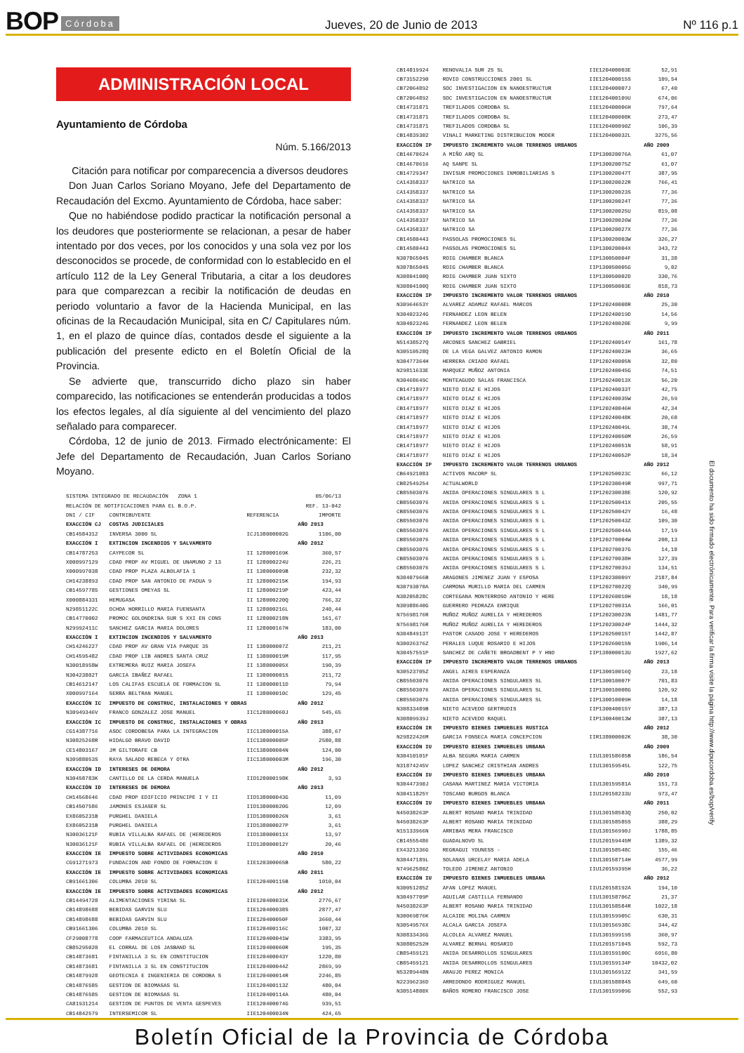BOP Córdoba Jueves, 20 de Junio de 2013 Nº 116 p.1
ADMINISTRACIÓN LOCAL
Ayuntamiento de Córdoba
Núm. 5.166/2013
Citación para notificar por comparecencia a diversos deudores
Don Juan Carlos Soriano Moyano, Jefe del Departamento de Recaudación del Excmo. Ayuntamiento de Córdoba, hace saber:
Que no habiéndose podido practicar la notificación personal a los deudores que posteriormente se relacionan, a pesar de haber intentado por dos veces, por los conocidos y una sola vez por los desconocidos se procede, de conformidad con lo establecido en el artículo 112 de la Ley General Tributaria, a citar a los deudores para que comparezcan a recibir la notificación de deudas en periodo voluntario a favor de la Hacienda Municipal, en las oficinas de la Recaudación Municipal, sita en C/ Capitulares núm. 1, en el plazo de quince días, contados desde el siguiente a la publicación del presente edicto en el Boletín Oficial de la Provincia.
Se advierte que, transcurrido dicho plazo sin haber comparecido, las notificaciones se entenderán producidas a todos los efectos legales, al día siguiente al del vencimiento del plazo señalado para comparecer.
Córdoba, 12 de junio de 2013. Firmado electrónicamente: El Jefe del Departamento de Recaudación, Juan Carlos Soriano Moyano.
| SISTEMA INTEGRADO DE RECAUDACIÓN ZONA 1 | | | 05/06/13 |
| RELACIÓN DE NOTIFICACIONES PARA EL B.O.P. | | | REF. 13-042 |
| DNI / CIF | CONTRIBUYENTE | REFERENCIA | IMPORTE |
| EXACCIÓN CJ | COSTAS JUDICIALES | | AÑO 2013 |
| CB14584312 | INVERSA 3000 SL | ICJ138000002G | 1106,00 |
| EXACCIÓN I | EXTINCION INCENDIOS Y SALVAMENTO | | AÑO 2012 |
| CB14787253 | CAYPECOR SL | II 128000169K | 360,57 |
| X000997129 | CDAD PROP AV MIGUEL DE UNAMUNO 2 13 | II 128000224U | 226,21 |
| X000997038 | CDAD PROP PLAZA ALBOLAFIA 1 | II 138000009B | 232,32 |
| CH14238893 | CDAD PROP SAN ANTONIO DE PADUA 9 | II 128000215K | 194,93 |
| CB14597785 | GESTIONES OMEYAS SL | II 128000219P | 423,44 |
| X000884331 | HEMUGASA | II 128000220Q | 766,32 |
| N29851122C | OCHOA HORRILLO MARIA FUENSANTA | II 128000216L | 240,44 |
| CB14770002 | PROMOC GOLONDRINA SUR S XXI EN CONS | II 128000218N | 161,67 |
| N29992411C | SANCHEZ GARCIA MARIA DOLORES | II 128000167H | 183,00 |
| EXACCIÓN I | EXTINCION INCENDIOS Y SALVAMENTO | | AÑO 2013 |
| CH14246227 | CDAD PROP AV GRAN VIA PARQUE 35 | II 138000007Z | 211,21 |
| CH14595482 | CDAD PROP LIB ANDRES SANTA CRUZ | II 138000019M | 117,95 |
| N30018958W | EXTREMERA RUIZ MARIA JOSEFA | II 138000005X | 190,39 |
| N30423802T | GARCIA IBAÑEZ RAFAEL | II 138000001S | 211,72 |
| CB14612147 | LOS CALIFAS ESCUELA DE FORMACION SL | II 138000011D | 79,94 |
| X000997164 | SERRA BELTRAN MANUEL | II 138000010C | 129,45 |
| EXACCIÓN IC | IMPUESTO DE CONSTRUC, INSTALACIONES Y OBRAS | | AÑO 2012 |
| N30949346V | FRANCO GONZALEZ JOSE MANUEL | IIC128000060J | 545,65 |
| EXACCIÓN IC | IMPUESTO DE CONSTRUC, INSTALACIONES Y OBRAS | | AÑO 2013 |
| CG14387716 | ASOC CORDOBESA PARA LA INTEGRACION | IIC138000015A | 388,67 |
| N30825268R | HIDALGO BRAVO DAVID | IIC138000005P | 2580,88 |
| CE14803167 | JM GILTORAFE CB | IIC138000004N | 124,00 |
| N30988053S | RAYA SALADO REBECA Y OTRA | IIC138000003M | 196,30 |
| EXACCIÓN ID | INTERESES DE DEMORA | | AÑO 2012 |
| N30458783K | CANTILLO DE LA CERDA MANUELA | IID128000198K | 3,93 |
| EXACCIÓN ID | INTERESES DE DEMORA | | AÑO 2013 |
| CH14568646 | CDAD PROP EDIFICIO PRINCIPE I Y II | IID138000043G | 11,09 |
| CB14507586 | JAMONES ESJASER SL | IID138000020G | 12,09 |
| EX8605231B | PURGHEL DANIELA | IID138000026N | 3,61 |
| EX8605231B | PURGHEL DANIELA | IID138000027P | 3,61 |
| N30036121F | RUBIA VILLALBA RAFAEL DE (HEREDEROS | IID138000011X | 13,97 |
| N30036121F | RUBIA VILLALBA RAFAEL DE (HEREDEROS | IID138000012Y | 20,46 |
| EXACCIÓN IE | IMPUESTO SOBRE ACTIVIDADES ECONOMICAS | | AÑO 2010 |
| CG91271973 | FUNDACION AND FONDO DE FORMACION E | IIE120300065B | 580,22 |
| EXACCIÓN IE | IMPUESTO SOBRE ACTIVIDADES ECONOMICAS | | AÑO 2011 |
| CB91661306 | COLUMBA 2010 SL | IIE120400115B | 1010,04 |
| EXACCIÓN IE | IMPUESTO SOBRE ACTIVIDADES ECONOMICAS | | AÑO 2012 |
| CB14494728 | ALIMENTACIONES YIRINA SL | IIE120400031K | 2776,67 |
| CB14898688 | BEBIDAS GARVIN SLU | IIE120400038S | 2877,47 |
| CB14898688 | BEBIDAS GARVIN SLU | IIE120400050F | 3660,44 |
| CB91661306 | COLUMBA 2010 SL | IIE120400116C | 1007,32 |
| CF29008778 | COOP FARMACEUTICA ANDALUZA | IIE120400041W | 3383,95 |
| CB85295020 | EL CORRAL DE LOS JASBAND SL | IIE120400060R | 195,35 |
| CB14873681 | FINTANILLA 3 SL EN CONSTITUCION | IIE120400043Y | 1220,80 |
| CB14873681 | FINTANILLA 3 SL EN CONSTITUCION | IIE120400044Z | 2869,99 |
| CB14879928 | GEOTECNIA E INGENIERIA DE CORDOBA S | IIE120400014R | 2246,85 |
| CB14876585 | GESTION DE BIOMASAS SL | IIE120400113Z | 480,04 |
| CB14876585 | GESTION DE BIOMASAS SL | IIE120400114A | 480,04 |
| CA81931214 | GESTION DE PUNTOS DE VENTA GESPEVES | IIE120400074G | 939,51 |
| CB14842579 | INTERSEMICOR SL | IIE120400034N | 424,65 |
| CB14819924 | RENOVALIA SUR 25 SL | IIE120400003E | 52,91 |
| CB73152290 | ROVID CONSTRUCCIONES 2001 SL | IIE120400015S | 109,54 |
| CB72064892 | SOC INVESTIGACION EN NANOESTRUCTUR | IIE120400007J | 67,40 |
| CB72064892 | SOC INVESTIGACION EN NANOESTRUCTUR | IIE120400109U | 674,06 |
| CB14731871 | TREFILADOS CORDOBA SL | IIE120400006H | 797,64 |
| CB14731871 | TREFILADOS CORDOBA SL | IIE120400008K | 273,47 |
| CB14731871 | TREFILADOS CORDOBA SL | IIE120400090Z | 106,39 |
| CB14839302 | VINALI MARKETING DISTRIBUCION MODER | IIE120400032L | 3275,56 |
| EXACCIÓN IP | IMPUESTO INCREMENTO VALOR TERRENOS URBANOS | | AÑO 2009 |
| CB14670624 | A MIÑO ARQ SL | IIP130020076A | 61,07 |
| CB14670616 | AQ SANPE SL | IIP130020075Z | 61,07 |
| CB14729347 | INVISUR PROMOCIONES INMOBILIARIAS S | IIP130020047T | 387,95 |
| CA14358337 | NATRICO SA | IIP130020022R | 766,41 |
| CA14358337 | NATRICO SA | IIP130020023S | 77,36 |
| CA14358337 | NATRICO SA | IIP130020024T | 77,36 |
| CA14358337 | NATRICO SA | IIP130020025U | 819,08 |
| CA14358337 | NATRICO SA | IIP130020026W | 77,36 |
| CA14358337 | NATRICO SA | IIP130020027X | 77,36 |
| CB14580443 | PASSOLAS PROMOCIONES SL | IIP130020003W | 326,27 |
| CB14580443 | PASSOLAS PROMOCIONES SL | IIP130020004X | 343,72 |
| N30786504S | ROIG CHAMBER BLANCA | IIP130050004F | 31,38 |
| N30786504S | ROIG CHAMBER BLANCA | IIP130050005G | 9,02 |
| N30804100Q | ROIG CHAMBER JUAN SIXTO | IIP130050002D | 330,76 |
| N30804100Q | ROIG CHAMBER JUAN SIXTO | IIP130050003E | 818,73 |
| EXACCIÓN IP | IMPUESTO INCREMENTO VALOR TERRENOS URBANOS | | AÑO 2010 |
| N30964653Y | ALVAREZ ADAMUZ RAFAEL MARCOS | IIP120240008R | 25,30 |
| N30402324G | FERNANDEZ LEON BELEN | IIP120240019D | 14,56 |
| N30402324G | FERNANDEZ LEON BELEN | IIP120240020E | 9,99 |
| EXACCIÓN IP | IMPUESTO INCREMENTO VALOR TERRENOS URBANOS | | AÑO 2011 |
| N51438527Q | ARCONES SANCHEZ GABRIEL | IIP120240014Y | 161,78 |
| N30510528Q | DE LA VEGA GALVEZ ANTONIO RAMON | IIP120240023H | 36,65 |
| N30477364H | HERRERA CRIADO RAFAEL | IIP120240005N | 32,80 |
| N29811633E | MARQUEZ MUÑOZ ANTONIA | IIP120240045G | 74,51 |
| N30468649C | MONTEAGUDO SALAS FRANCISCA | IIP120240013X | 56,20 |
| CB14718977 | NIETO DIAZ E HIJOS | IIP120240033T | 42,75 |
| CB14718977 | NIETO DIAZ E HIJOS | IIP120240035W | 26,59 |
| CB14718977 | NIETO DIAZ E HIJOS | IIP120240046H | 42,34 |
| CB14718977 | NIETO DIAZ E HIJOS | IIP120240048K | 20,68 |
| CB14718977 | NIETO DIAZ E HIJOS | IIP120240049L | 38,74 |
| CB14718977 | NIETO DIAZ E HIJOS | IIP120240050M | 26,59 |
| CB14718977 | NIETO DIAZ E HIJOS | IIP120240051N | 58,91 |
| CB14718977 | NIETO DIAZ E HIJOS | IIP120240052P | 18,34 |
| EXACCIÓN IP | IMPUESTO INCREMENTO VALOR TERRENOS URBANOS | | AÑO 2012 |
| CB64921083 | ACTIVOS MACORP SL | IIP120250023C | 66,12 |
| CB82549254 | ACTUALWORLD | IIP120230049R | 997,71 |
| CB85503076 | ANIDA OPERACIONES SINGULARES S L | IIP120230038E | 120,92 |
| CB85503076 | ANIDA OPERACIONES SINGULARES S L | IIP120250041X | 205,55 |
| CB85503076 | ANIDA OPERACIONES SINGULARES S L | IIP120250042Y | 16,48 |
| CB85503076 | ANIDA OPERACIONES SINGULARES S L | IIP120250043Z | 109,30 |
| CB85503076 | ANIDA OPERACIONES SINGULARES S L | IIP120250044A | 17,19 |
| CB85503076 | ANIDA OPERACIONES SINGULARES S L | IIP120270004W | 208,13 |
| CB85503076 | ANIDA OPERACIONES SINGULARES S L | IIP120270037G | 14,18 |
| CB85503076 | ANIDA OPERACIONES SINGULARES S L | IIP120270038H | 127,39 |
| CB85503076 | ANIDA OPERACIONES SINGULARES S L | IIP120270039J | 134,51 |
| N30407966B | ARAGONES JIMENEZ JUAN Y ESPOSA | IIP120230009Y | 2187,84 |
| N30793070A | CARMONA MURILLO MARIA DEL CARMEN | IIP120270022Q | 340,99 |
| N30205828C | CORTEGANA MONTERROSO ANTONIO Y HERE | IIP120260010H | 18,18 |
| N30988640G | GUERRERO PEDRAZA ENRIQUE | IIP120270031A | 166,01 |
| N75698176R | MUÑOZ MUÑOZ AURELIA Y HEREDEROS | IIP120230023N | 1481,77 |
| N75698176R | MUÑOZ MUÑOZ AURELIA Y HEREDEROS | IIP120230024P | 1444,32 |
| N30484913T | PASTOR CASADO JOSE Y HEREDEROS | IIP120250015T | 1442,87 |
| N30026376Z | PERALES LUQUE ROSARIO E HIJOS | IIP120260015N | 1906,14 |
| N30457551P | SANCHEZ DE CAÑETE BROADBENT P Y HNO | IIP138000013U | 1927,62 |
| EXACCIÓN IP | IMPUESTO INCREMENTO VALOR TERRENOS URBANOS | | AÑO 2013 |
| N30523705Z | ANGEL AIRES ESPERANZA | IIP130010016Q | 23,18 |
| CB85503076 | ANIDA OPERACIONES SINGULARES SL | IIP130010007F | 701,83 |
| CB85503076 | ANIDA OPERACIONES SINGULARES SL | IIP130010008G | 120,92 |
| CB85503076 | ANIDA OPERACIONES SINGULARES SL | IIP130010009H | 14,18 |
| N30833489B | NIETO ACEVEDO GERTRUDIS | IIP130040015Y | 387,13 |
| N30809939J | NIETO ACEVEDO RAQUEL | IIP130040013W | 387,13 |
| EXACCIÓN IR | IMPUESTO BIENES INMUEBLES RUSTICA | | AÑO 2012 |
| N29822426M | GARCIA FONSECA MARIA CONCEPCION | IIR138000002K | 38,30 |
| EXACCIÓN IU | IMPUESTO BIENES INMUEBLES URBANA | | AÑO 2009 |
| N30410101F | ALBA SEGURA MARIA CARMEN | IIU130158685B | 186,54 |
| N31874245V | LOPEZ SANCHEZ CRISTHIAN ANDRES | IIU130159545L | 122,75 |
| EXACCIÓN IU | IMPUESTO BIENES INMUEBLES URBANA | | AÑO 2010 |
| N30447390J | CASANA MARTINEZ MARIA VICTORIA | IIU130159581A | 151,73 |
| N30411825Y | TOSCANO BURGOS BLANCA | IIU120158233U | 973,47 |
| EXACCIÓN IU | IMPUESTO BIENES INMUEBLES URBANA | | AÑO 2011 |
| N45038263P | ALBERT ROSANO MARIA TRINIDAD | IIU130158583Q | 250,02 |
| N45038263P | ALBERT ROSANO MARIA TRINIDAD | IIU130158585S | 388,29 |
| N15133966N | ARRIBAS MERA FRANCISCO | IIU130156990J | 1788,85 |
| CB14555486 | GUADALNOVO SL | IIU120159445M | 1389,32 |
| EX4321336G | REGRAGUI YOUNESS - | IIU130158548C | 155,46 |
| N30447189L | SOLANAS URCELAY MARIA ADELA | IIU130158714H | 4577,99 |
| N74962580Z | TOLEDO JIMENEZ ANTONIO | IIU120159395H | 36,22 |
| EXACCIÓN IU | IMPUESTO BIENES INMUEBLES URBANA | | AÑO 2012 |
| N30051285Z | AFAN LOPEZ MANUEL | IIU120158192A | 194,10 |
| N30497709P | AGUILAR CASTILLA FERNANDO | IIU130158706Z | 21,37 |
| N45038263P | ALBERT ROSANO MARIA TRINIDAD | IIU130158584R | 1022,18 |
| N30069876K | ALCAIDE MOLINA CARMEN | IIU130159905C | 630,31 |
| N30549576X | ALCALA GARCIA JOSEFA | IIU130156938C | 344,42 |
| N30833436G | ALCOLEA ALVAREZ MANUEL | IIU130159919S | 360,97 |
| N30805252H | ALVAREZ BERNAL ROSARIO | IIU120157104S | 592,73 |
| CB85459121 | ANIDA DESARROLLOS SINGULARES | IIU130159100C | 6016,80 |
| CB85459121 | ANIDA DESARROLLOS SINGULARES | IIU130159134P | 10432,02 |
| N53289448N | ARAUJO PEREZ MONICA | IIU130156912Z | 341,59 |
| N22396236D | ARREDONDO RODRIGUEZ MANUEL | IIU130158884S | 649,60 |
| N30514800X | BAÑOS ROMERO FRANCISCO JOSE | IIU130159909G | 552,93 |
El documento ha sido firmado electrónicamente. Para verificar la firma visite la página http://www.dipucordoba.es/bop/verify
Boletín Oficial de la Provincia de Córdoba